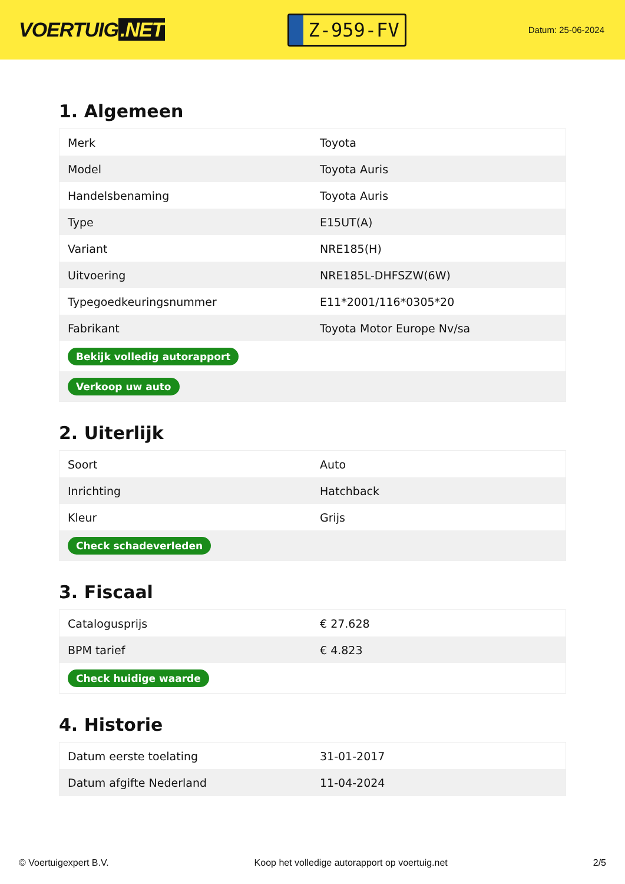VOERTUIG.NET
Z-959-FV
Datum: 25-06-2024
1. Algemeen
| Merk | Toyota |
| Model | Toyota Auris |
| Handelsbenaming | Toyota Auris |
| Type | E15UT(A) |
| Variant | NRE185(H) |
| Uitvoering | NRE185L-DHFSZW(6W) |
| Typegoedkeuringsnummer | E11*2001/116*0305*20 |
| Fabrikant | Toyota Motor Europe Nv/sa |
| Bekijk volledig autorapport | |
| Verkoop uw auto | |
2. Uiterlijk
| Soort | Auto |
| Inrichting | Hatchback |
| Kleur | Grijs |
| Check schadeverleden | |
3. Fiscaal
| Catalogusprijs | € 27.628 |
| BPM tarief | € 4.823 |
| Check huidige waarde | |
4. Historie
| Datum eerste toelating | 31-01-2017 |
| Datum afgifte Nederland | 11-04-2024 |
© Voertuigexpert B.V. Koop het volledige autorapport op voertuig.net 2/5